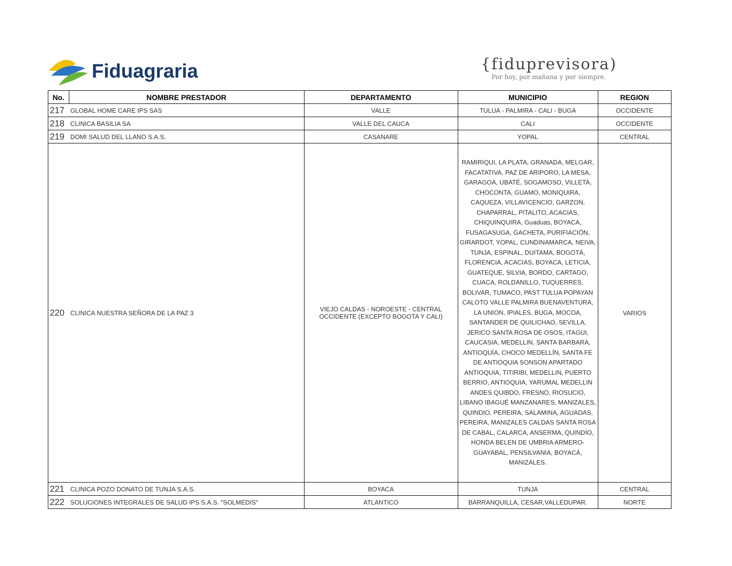Fiduagraria
{fiduprevisora)
Por hoy, por mañana y por siempre.
| No. | NOMBRE PRESTADOR | DEPARTAMENTO | MUNICIPIO | REGION |
| --- | --- | --- | --- | --- |
| 217 | GLOBAL HOME CARE IPS SAS | VALLE | TULUA - PALMIRA - CALI - BUGA | OCCIDENTE |
| 218 | CLINICA BASILIA SA | VALLE DEL CAUCA | CALI | OCCIDENTE |
| 219 | DOMI SALUD DEL LLANO S.A.S. | CASANARE | YOPAL | CENTRAL |
| 220 | CLINICA NUESTRA SEÑORA DE LA PAZ 3 | VIEJO CALDAS - NOROESTE - CENTRAL OCCIDENTE (EXCEPTO BOGOTA Y CALI) | RAMIRIQUI, LA PLATA, GRANADA, MELGAR, FACATATIVA, PAZ DE ARIPORO, LA MESA, GARAGOA, UBATÉ, SOGAMOSO, VILLETA, CHOCONTA, GUAMO, MONIQUIRA, CAQUEZA, VILLAVICENCIO, GARZON, CHAPARRAL, PITALITO, ACACIAS, CHIQUINQUIRA, Guaduas, BOYACA, FUSAGASUGA, GACHETA, PURIFIACIÓN, GIRARDOT, YOPAL, CUNDINAMARCA, NEIVA, TUNJA, ESPINAL, DUITAMA, BOGOTÁ, FLORENCIA, ACACIAS, BOYACA, LETICIA, GUATEQUE, SILVIA, BORDO, CARTAGO, CUACA, ROLDANILLO, TUQUERRES, BOLIVAR, TUMACO, PAST TULUA POPAYAN CALOTO VALLE PALMIRA BUENAVENTURA, LA UNION, IPIALES, BUGA, MOCOA, SANTANDER DE QUILICHAO, SEVILLA, JERICO SANTA ROSA DE OSOS, ITAGUI, CAUCASIA, MEDELLIN, SANTA BARBARA, ANTIOQUÍA, CHOCO MEDELLÍN, SANTA FE DE ANTIOQUIA SONSON APARTADO ANTIOQUIA, TITIRIBI, MEDELLIN, PUERTO BERRIO, ANTIOQUIA, YARUMAL MEDELLIN ANDES QUIBDO, FRESNO, RIOSUCIO, LIBANO IBAGUÉ MANZANARES, MANIZALES, QUINDIO, PEREIRA, SALAMINA, AGUADAS, PEREIRA, MANIZALES CALDAS SANTA ROSA DE CABAL, CALARCA, ANSERMA, QUINDÍO, HONDA BELEN DE UMBRIA ARMERO-GUAYABAL, PENSILVANIA, BOYACÁ, MANIZALES. | VARIOS |
| 221 | CLINICA POZO DONATO DE TUNJA S.A.S. | BOYACA | TUNJA | CENTRAL |
| 222 | SOLUCIONES INTEGRALES DE SALUD IPS S.A.S. "SOLMEDIS" | ATLANTICO | BARRANQUILLA, CESAR,VALLEDUPAR. | NORTE |